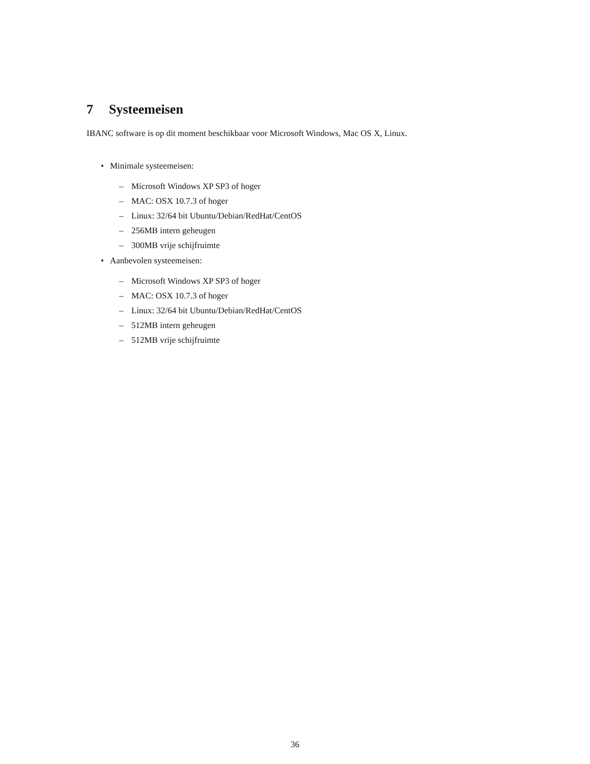7 Systeemeisen
IBANC software is op dit moment beschikbaar voor Microsoft Windows, Mac OS X, Linux.
• Minimale systeemeisen:
– Microsoft Windows XP SP3 of hoger
– MAC: OSX 10.7.3 of hoger
– Linux: 32/64 bit Ubuntu/Debian/RedHat/CentOS
– 256MB intern geheugen
– 300MB vrije schijfruimte
• Aanbevolen systeemeisen:
– Microsoft Windows XP SP3 of hoger
– MAC: OSX 10.7.3 of hoger
– Linux: 32/64 bit Ubuntu/Debian/RedHat/CentOS
– 512MB intern geheugen
– 512MB vrije schijfruimte
36